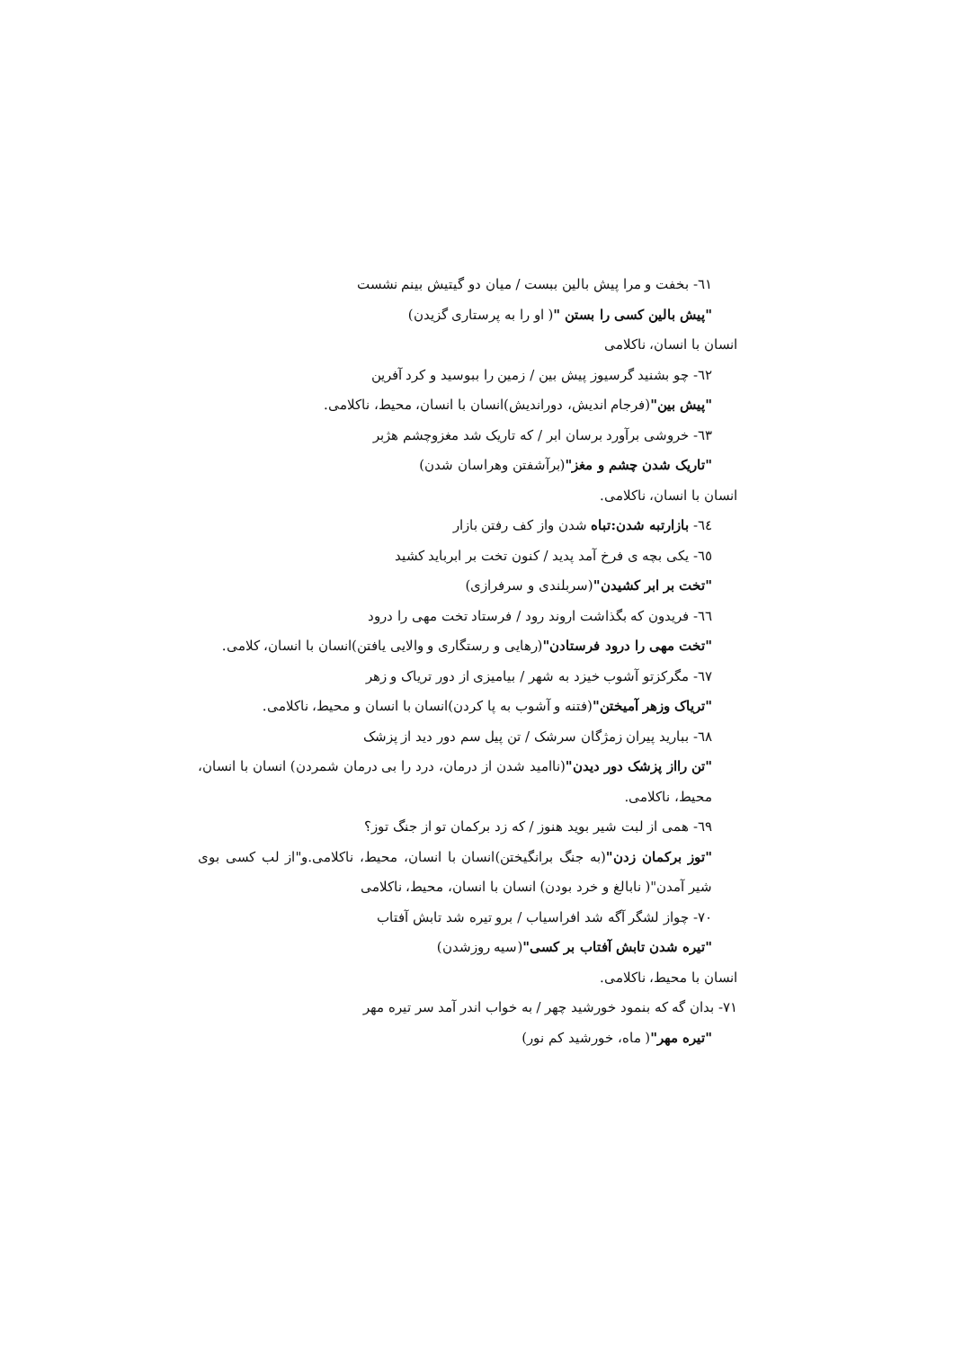٦١- بخفت و مرا پیش بالین ببست / میان دو گیتیش بینم نشست
"پیش بالین کسی را بستن "( او را به پرستاری گزیدن)
انسان با انسان، ناکلامی
٦٢- چو بشنید گرسیوز پیش بین / زمین را ببوسید و کرد آفرین
"پیش بین"(فرجام اندیش، دوراندیش)انسان با انسان، محیط، ناکلامی.
٦٣- خروشی برآورد برسان ابر / که تاریک شد مغزوچشم هژبر
"تاریک شدن چشم و مغز"(برآشفتن وهراسان شدن)
انسان با انسان، ناکلامی.
٦٤- بازارتبه شدن:تباه شدن واز کف رفتن بازار
٦٥- یکی بچه ی فرخ آمد پدید / کنون تخت بر ابرباید کشید
"تخت بر ابر کشیدن"(سربلندی و سرفرازی)
٦٦- فریدون که بگذاشت اروند رود / فرستاد تخت مهی را درود
"تخت مهی را درود فرستادن"(رهایی و رستگاری و والایی یافتن)انسان با انسان، کلامی.
٦٧- مگرکزتو آشوب خیزد به شهر / بیامیزی از دور تریاک و زهر
"تریاک وزهر آمیختن"(فتنه و آشوب به پا کردن)انسان با انسان و محیط، ناکلامی.
٦٨- ببارید پیران زمژگان سرشک / تن پیل سم دور دید از پزشک
"تن رااز پزشک دور دیدن"(نا‌امید شدن از درمان، درد را بی درمان شمردن) انسان با انسان، محیط، ناکلامی.
٦٩- همی از لبت شیر بوید هنوز / که زد برکمان تو از جنگ توز؟
"توز برکمان زدن"(به جنگ برانگیختن)انسان با انسان، محیط، ناکلامی.و"از لب کسی بوی شیر آمدن"( نابالغ و خرد بودن) انسان با انسان، محیط، ناکلامی
٧٠- چواز لشگر آگه شد افراسیاب / برو تیره شد تابش آفتاب
"تیره شدن تابش آفتاب بر کسی"(سیه روزشدن)
انسان با محیط، ناکلامی.
٧١- بدان گه که بنمود خورشید چهر / به خواب اندر آمد سر تیره مهر
"تیره مهر"( ماه، خورشید کم نور)